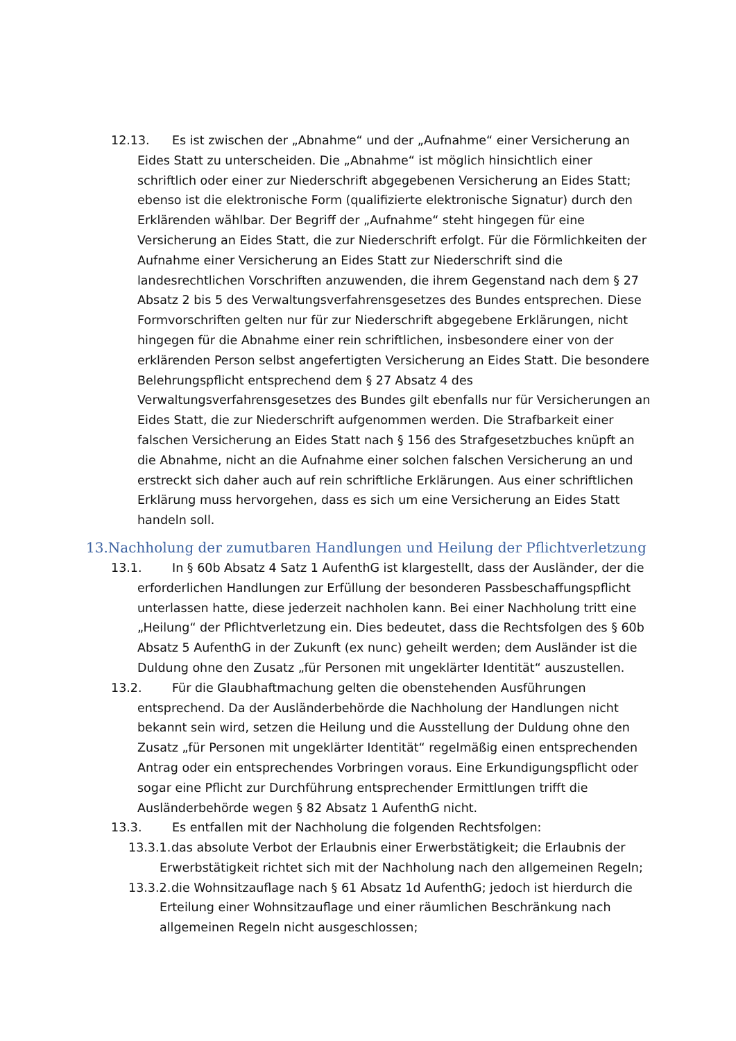12.13. Es ist zwischen der „Abnahme“ und der „Aufnahme“ einer Versicherung an Eides Statt zu unterscheiden. Die „Abnahme“ ist möglich hinsichtlich einer schriftlich oder einer zur Niederschrift abgegebenen Versicherung an Eides Statt; ebenso ist die elektronische Form (qualifizierte elektronische Signatur) durch den Erklärenden wählbar. Der Begriff der „Aufnahme“ steht hingegen für eine Versicherung an Eides Statt, die zur Niederschrift erfolgt. Für die Förmlichkeiten der Aufnahme einer Versicherung an Eides Statt zur Niederschrift sind die landesrechtlichen Vorschriften anzuwenden, die ihrem Gegenstand nach dem § 27 Absatz 2 bis 5 des Verwaltungsverfahrensgesetzes des Bundes entsprechen. Diese Formvorschriften gelten nur für zur Niederschrift abgegebene Erklärungen, nicht hingegen für die Abnahme einer rein schriftlichen, insbesondere einer von der erklärenden Person selbst angefertigten Versicherung an Eides Statt. Die besondere Belehrungspflicht entsprechend dem § 27 Absatz 4 des Verwaltungsverfahrensgesetzes des Bundes gilt ebenfalls nur für Versicherungen an Eides Statt, die zur Niederschrift aufgenommen werden. Die Strafbarkeit einer falschen Versicherung an Eides Statt nach § 156 des Strafgesetzbuches knüpft an die Abnahme, nicht an die Aufnahme einer solchen falschen Versicherung an und erstreckt sich daher auch auf rein schriftliche Erklärungen. Aus einer schriftlichen Erklärung muss hervorgehen, dass es sich um eine Versicherung an Eides Statt handeln soll.
13.Nachholung der zumutbaren Handlungen und Heilung der Pflichtverletzung
13.1. In § 60b Absatz 4 Satz 1 AufenthG ist klargestellt, dass der Ausländer, der die erforderlichen Handlungen zur Erfüllung der besonderen Passbeschaffungspflicht unterlassen hatte, diese jederzeit nachholen kann. Bei einer Nachholung tritt eine „Heilung“ der Pflichtverletzung ein. Dies bedeutet, dass die Rechtsfolgen des § 60b Absatz 5 AufenthG in der Zukunft (ex nunc) geheilt werden; dem Ausländer ist die Duldung ohne den Zusatz „für Personen mit ungeklärter Identität“ auszustellen.
13.2. Für die Glaubhaftmachung gelten die obenstehenden Ausführungen entsprechend. Da der Ausländerbehörde die Nachholung der Handlungen nicht bekannt sein wird, setzen die Heilung und die Ausstellung der Duldung ohne den Zusatz „für Personen mit ungeklärter Identität“ regelmäßig einen entsprechenden Antrag oder ein entsprechendes Vorbringen voraus. Eine Erkundigungspflicht oder sogar eine Pflicht zur Durchführung entsprechender Ermittlungen trifft die Ausländerbehörde wegen § 82 Absatz 1 AufenthG nicht.
13.3. Es entfallen mit der Nachholung die folgenden Rechtsfolgen:
13.3.1. das absolute Verbot der Erlaubnis einer Erwerbstätigkeit; die Erlaubnis der Erwerbstätigkeit richtet sich mit der Nachholung nach den allgemeinen Regeln;
13.3.2. die Wohnsitzauflage nach § 61 Absatz 1d AufenthG; jedoch ist hierdurch die Erteilung einer Wohnsitzauflage und einer räumlichen Beschränkung nach allgemeinen Regeln nicht ausgeschlossen;